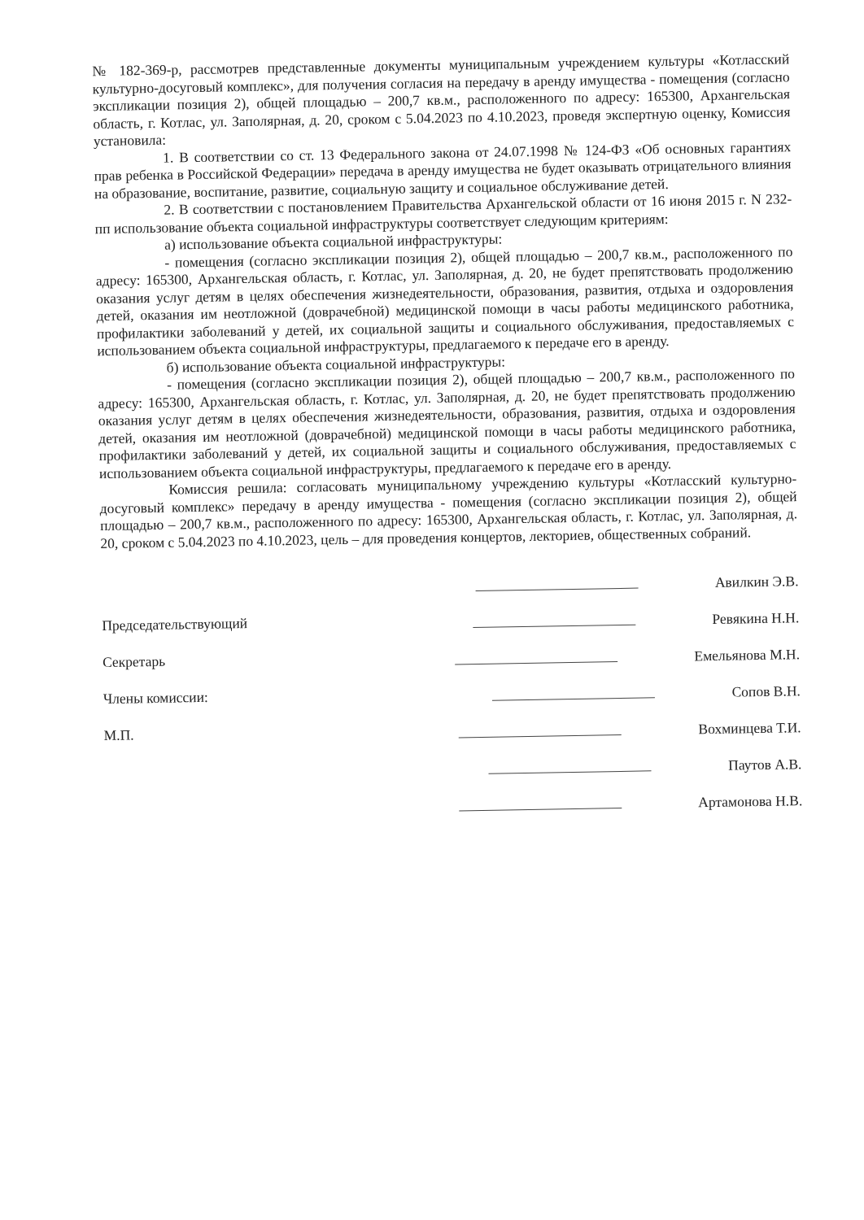№ 182-369-р, рассмотрев представленные документы муниципальным учреждением культуры «Котласский культурно-досуговый комплекс», для получения согласия на передачу в аренду имущества - помещения (согласно экспликации позиция 2), общей площадью – 200,7 кв.м., расположенного по адресу: 165300, Архангельская область, г. Котлас, ул. Заполярная, д. 20, сроком с 5.04.2023 по 4.10.2023, проведя экспертную оценку, Комиссия установила:
1. В соответствии со ст. 13 Федерального закона от 24.07.1998 № 124-ФЗ «Об основных гарантиях прав ребенка в Российской Федерации» передача в аренду имущества не будет оказывать отрицательного влияния на образование, воспитание, развитие, социальную защиту и социальное обслуживание детей.
2. В соответствии с постановлением Правительства Архангельской области от 16 июня 2015 г. N 232-пп использование объекта социальной инфраструктуры соответствует следующим критериям:
а) использование объекта социальной инфраструктуры:
- помещения (согласно экспликации позиция 2), общей площадью – 200,7 кв.м., расположенного по адресу: 165300, Архангельская область, г. Котлас, ул. Заполярная, д. 20, не будет препятствовать продолжению оказания услуг детям в целях обеспечения жизнедеятельности, образования, развития, отдыха и оздоровления детей, оказания им неотложной (доврачебной) медицинской помощи в часы работы медицинского работника, профилактики заболеваний у детей, их социальной защиты и социального обслуживания, предоставляемых с использованием объекта социальной инфраструктуры, предлагаемого к передаче его в аренду.
б) использование объекта социальной инфраструктуры:
- помещения (согласно экспликации позиция 2), общей площадью – 200,7 кв.м., расположенного по адресу: 165300, Архангельская область, г. Котлас, ул. Заполярная, д. 20, не будет препятствовать продолжению оказания услуг детям в целях обеспечения жизнедеятельности, образования, развития, отдыха и оздоровления детей, оказания им неотложной (доврачебной) медицинской помощи в часы работы медицинского работника, профилактики заболеваний у детей, их социальной защиты и социального обслуживания, предоставляемых с использованием объекта социальной инфраструктуры, предлагаемого к передаче его в аренду.
Комиссия решила: согласовать муниципальному учреждению культуры «Котласский культурно-досуговый комплекс» передачу в аренду имущества - помещения (согласно экспликации позиция 2), общей площадью – 200,7 кв.м., расположенного по адресу: 165300, Архангельская область, г. Котлас, ул. Заполярная, д. 20, сроком с 5.04.2023 по 4.10.2023, цель – для проведения концертов, лекториев, общественных собраний.
Председательствующий
Секретарь
Члены комиссии:
М.П.
Авилкин Э.В.
Ревякина Н.Н.
Емельянова М.Н.
Сопов В.Н.
Вохминцева Т.И.
Паутов А.В.
Артамонова Н.В.